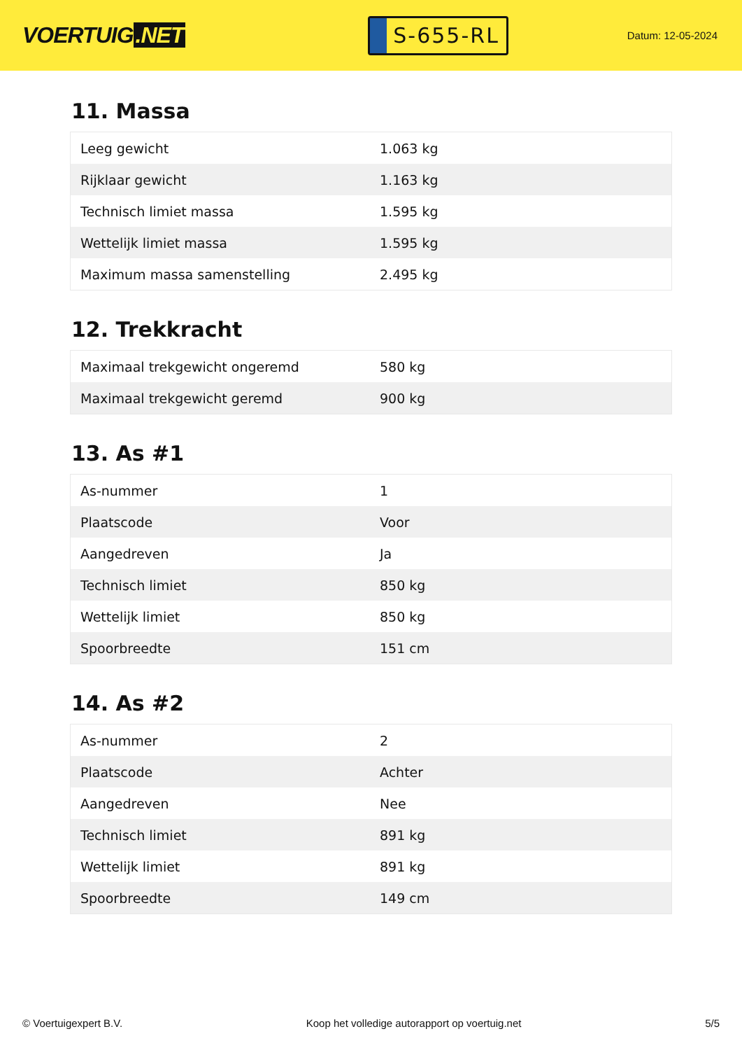VOERTUIG.NET
S-655-RL
Datum: 12-05-2024
11. Massa
| Leeg gewicht | 1.063 kg |
| Rijklaar gewicht | 1.163 kg |
| Technisch limiet massa | 1.595 kg |
| Wettelijk limiet massa | 1.595 kg |
| Maximum massa samenstelling | 2.495 kg |
12. Trekkracht
| Maximaal trekgewicht ongeremd | 580 kg |
| Maximaal trekgewicht geremd | 900 kg |
13. As #1
| As-nummer | 1 |
| Plaatscode | Voor |
| Aangedreven | Ja |
| Technisch limiet | 850 kg |
| Wettelijk limiet | 850 kg |
| Spoorbreedte | 151 cm |
14. As #2
| As-nummer | 2 |
| Plaatscode | Achter |
| Aangedreven | Nee |
| Technisch limiet | 891 kg |
| Wettelijk limiet | 891 kg |
| Spoorbreedte | 149 cm |
© Voertuigexpert B.V. Koop het volledige autorapport op voertuig.net 5/5